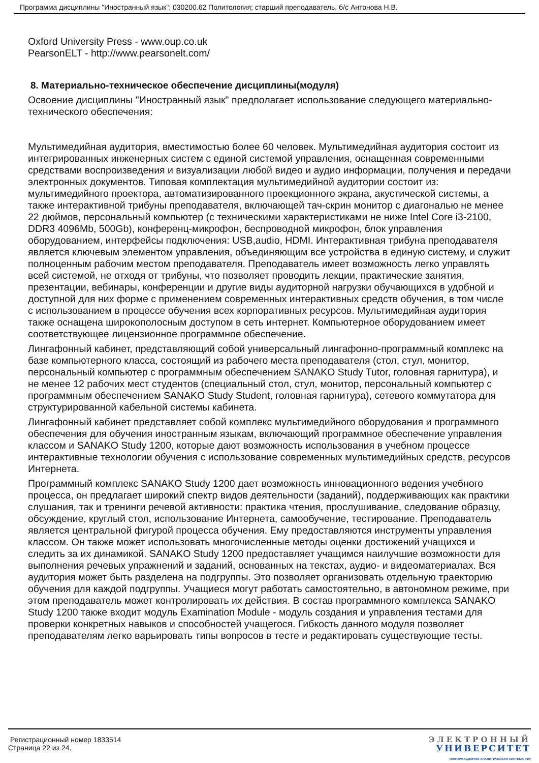Программа дисциплины "Иностранный язык"; 030200.62 Политология; старший преподаватель, б/с Антонова Н.В.
Oxford University Press - www.oup.co.uk
PearsonELT - http://www.pearsonelt.com/
8. Материально-техническое обеспечение дисциплины(модуля)
Освоение дисциплины "Иностранный язык" предполагает использование следующего материально-технического обеспечения:
Мультимедийная аудитория, вместимостью более 60 человек. Мультимедийная аудитория состоит из интегрированных инженерных систем с единой системой управления, оснащенная современными средствами воспроизведения и визуализации любой видео и аудио информации, получения и передачи электронных документов. Типовая комплектация мультимедийной аудитории состоит из: мультимедийного проектора, автоматизированного проекционного экрана, акустической системы, а также интерактивной трибуны преподавателя, включающей тач-скрин монитор с диагональю не менее 22 дюймов, персональный компьютер (с техническими характеристиками не ниже Intel Core i3-2100, DDR3 4096Mb, 500Gb), конференц-микрофон, беспроводной микрофон, блок управления оборудованием, интерфейсы подключения: USB,audio, HDMI. Интерактивная трибуна преподавателя является ключевым элементом управления, объединяющим все устройства в единую систему, и служит полноценным рабочим местом преподавателя. Преподаватель имеет возможность легко управлять всей системой, не отходя от трибуны, что позволяет проводить лекции, практические занятия, презентации, вебинары, конференции и другие виды аудиторной нагрузки обучающихся в удобной и доступной для них форме с применением современных интерактивных средств обучения, в том числе с использованием в процессе обучения всех корпоративных ресурсов. Мультимедийная аудитория также оснащена широкополосным доступом в сеть интернет. Компьютерное оборудованием имеет соответствующее лицензионное программное обеспечение.
Лингафонный кабинет, представляющий собой универсальный лингафонно-программный комплекс на базе компьютерного класса, состоящий из рабочего места преподавателя (стол, стул, монитор, персональный компьютер с программным обеспечением SANAKO Study Tutor, головная гарнитура), и не менее 12 рабочих мест студентов (специальный стол, стул, монитор, персональный компьютер с программным обеспечением SANAKO Study Student, головная гарнитура), сетевого коммутатора для структурированной кабельной системы кабинета.
Лингафонный кабинет представляет собой комплекс мультимедийного оборудования и программного обеспечения для обучения иностранным языкам, включающий программное обеспечение управления классом и SANAKO Study 1200, которые дают возможность использования в учебном процессе интерактивные технологии обучения с использование современных мультимедийных средств, ресурсов Интернета.
Программный комплекс SANAKO Study 1200 дает возможность инновационного ведения учебного процесса, он предлагает широкий спектр видов деятельности (заданий), поддерживающих как практики слушания, так и тренинги речевой активности: практика чтения, прослушивание, следование образцу, обсуждение, круглый стол, использование Интернета, самообучение, тестирование. Преподаватель является центральной фигурой процесса обучения. Ему предоставляются инструменты управления классом. Он также может использовать многочисленные методы оценки достижений учащихся и следить за их динамикой. SANAKO Study 1200 предоставляет учащимся наилучшие возможности для выполнения речевых упражнений и заданий, основанных на текстах, аудио- и видеоматериалах. Вся аудитория может быть разделена на подгруппы. Это позволяет организовать отдельную траекторию обучения для каждой подгруппы. Учащиеся могут работать самостоятельно, в автономном режиме, при этом преподаватель может контролировать их действия. В состав программного комплекса SANAKO Study 1200 также входит модуль Examination Module - модуль создания и управления тестами для проверки конкретных навыков и способностей учащегося. Гибкость данного модуля позволяет преподавателям легко варьировать типы вопросов в тесте и редактировать существующие тесты.
Регистрационный номер 1833514
Страница 22 из 24.
ЭЛЕКТРОННЫЙ
УНИВЕРСИТЕТ
ИНФОРМАЦИОННО-АНАЛИТИЧЕСКАЯ СИСТЕМА КФУ